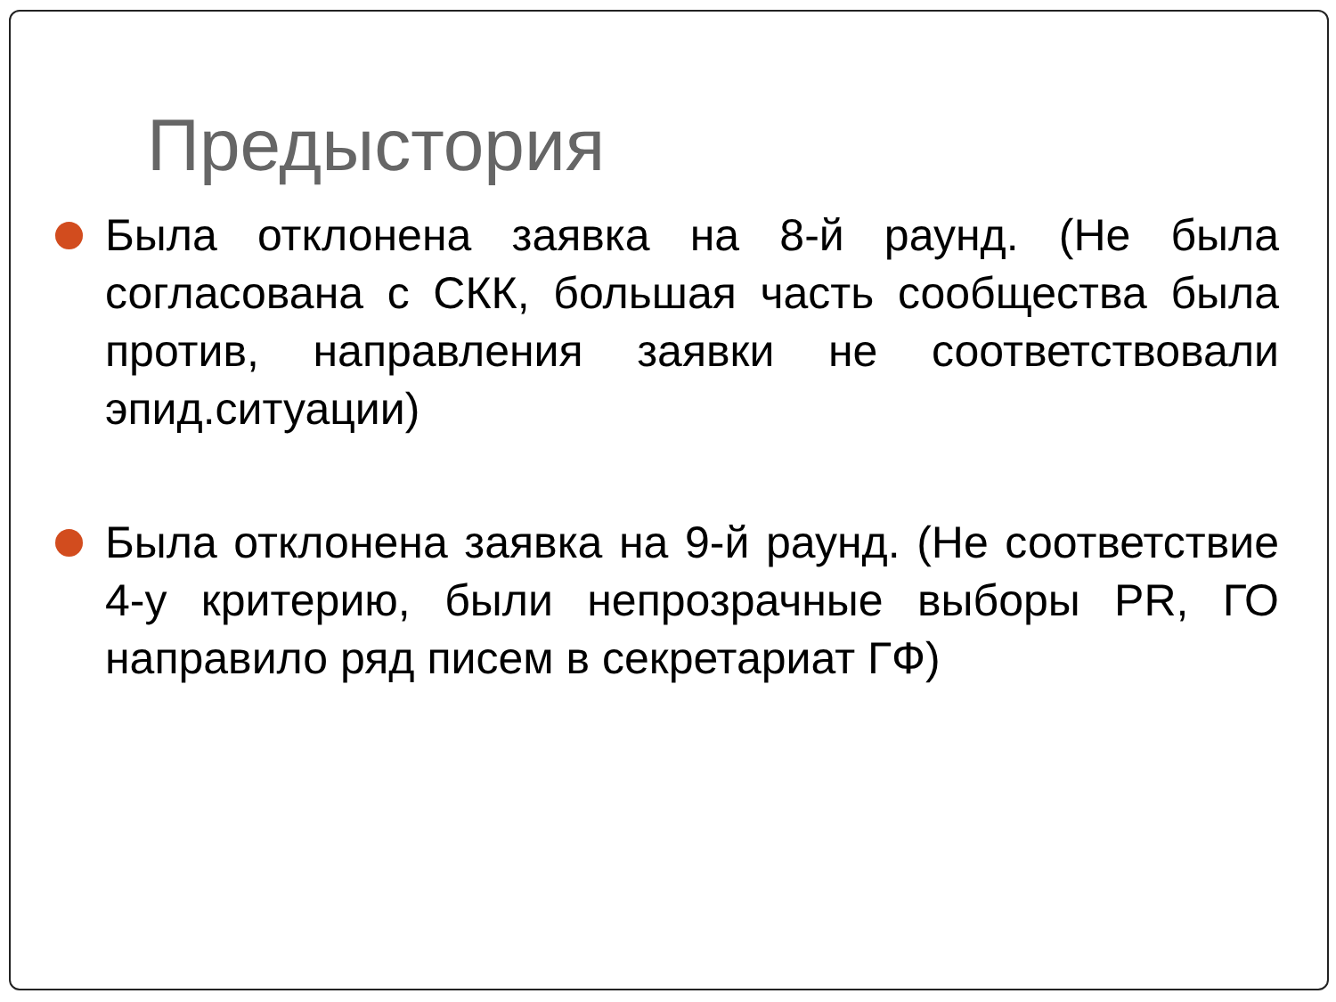Предыстория
Была отклонена заявка на 8-й раунд. (Не была согласована с СКК, большая часть сообщества была против, направления заявки не соответствовали эпид.ситуации)
Была отклонена заявка на 9-й раунд. (Не соответствие 4-у критерию, были непрозрачные выборы PR, ГО направило ряд писем в секретариат ГФ)